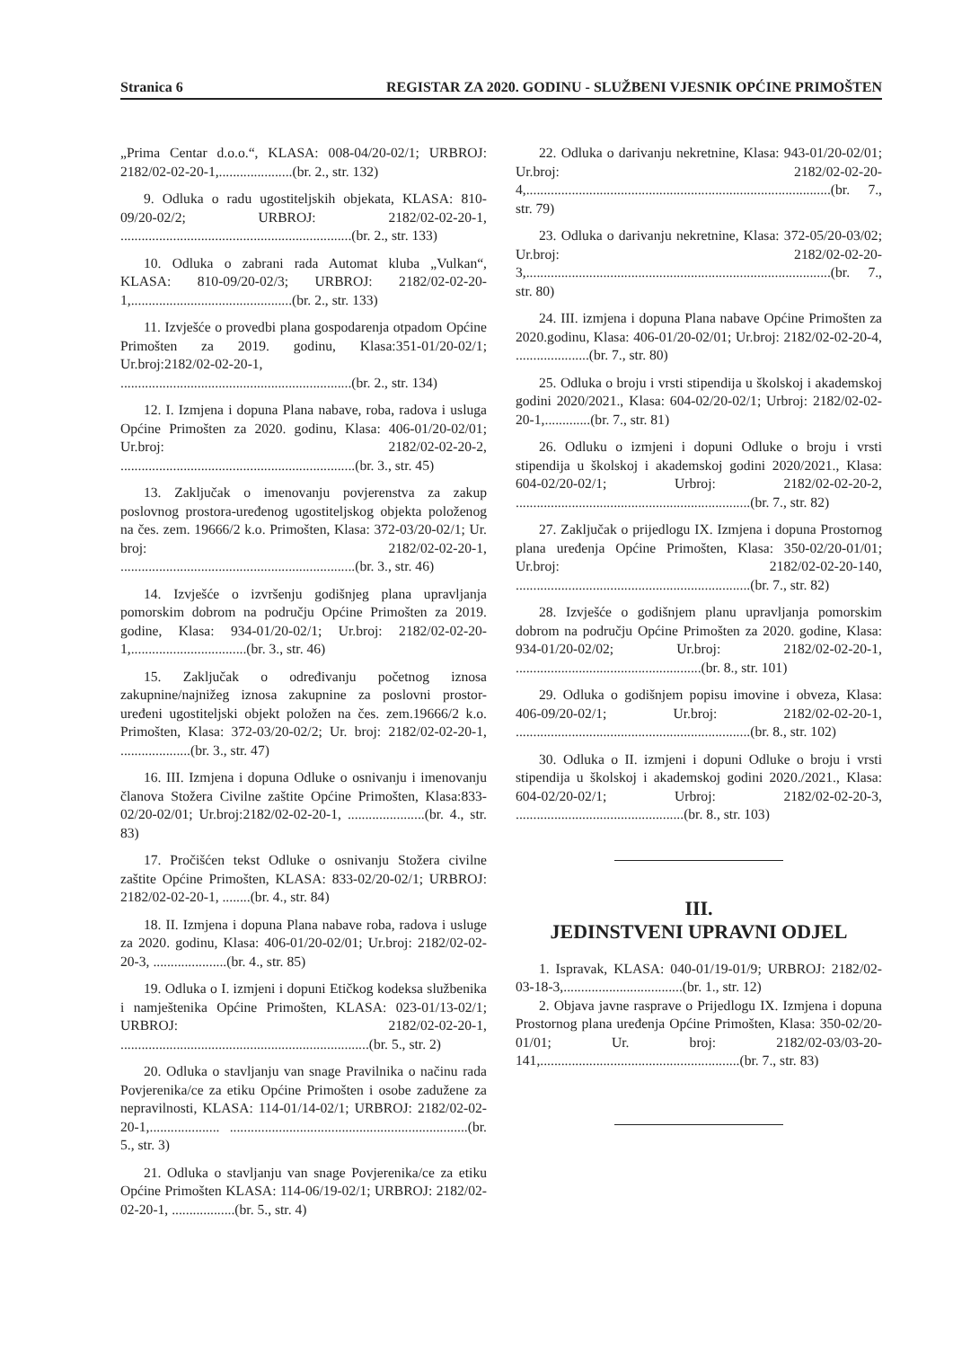Stranica 6 REGISTAR ZA 2020. GODINU - SLUŽBENI VJESNIK OPĆINE PRIMOŠTEN
„Prima Centar d.o.o.“, KLASA: 008-04/20-02/1; URBROJ: 2182/02-02-20-1,.....................(br. 2., str. 132)
9. Odluka o radu ugostiteljskih objekata, KLASA: 810-09/20-02/2; URBROJ: 2182/02-02-20-1, ..................................................................(br. 2., str. 133)
10. Odluka o zabrani rada Automat kluba „Vulkan“, KLASA: 810-09/20-02/3; URBROJ: 2182/02-02-20-1,..............................................(br. 2., str. 133)
11. Izvješće o provedbi plana gospodarenja otpadom Općine Primošten za 2019. godinu, Klasa:351-01/20-02/1; Ur.broj:2182/02-02-20-1, ..................................................................(br. 2., str. 134)
12. I. Izmjena i dopuna Plana nabave, roba, radova i usluga Općine Primošten za 2020. godinu, Klasa: 406-01/20-02/01; Ur.broj: 2182/02-02-20-2, ...................................................................(br. 3., str. 45)
13. Zaključak o imenovanju povjerenstva za zakup poslovnog prostora-uređenog ugostiteljskog objekta položenog na čes. zem. 19666/2 k.o. Primošten, Klasa: 372-03/20-02/1; Ur. broj: 2182/02-02-20-1, ...................................................................(br. 3., str. 46)
14. Izvješće o izvršenju godišnjeg plana upravljanja pomorskim dobrom na području Općine Primošten za 2019. godine, Klasa: 934-01/20-02/1; Ur.broj: 2182/02-02-20-1,.................................(br. 3., str. 46)
15. Zaključak o određivanju početnog iznosa zakupnine/najnižeg iznosa zakupnine za poslovni prostor- uređeni ugostiteljski objekt položen na čes. zem.19666/2 k.o. Primošten, Klasa: 372-03/20-02/2; Ur. broj: 2182/02-02-20-1, ....................(br. 3., str. 47)
16. III. Izmjena i dopuna Odluke o osnivanju i imenovanju članova Stožera Civilne zaštite Općine Primošten, Klasa:833-02/20-02/01; Ur.broj:2182/02-02-20-1, ......................(br. 4., str. 83)
17. Pročišćen tekst Odluke o osnivanju Stožera civilne zaštite Općine Primošten, KLASA: 833-02/20-02/1; URBROJ: 2182/02-02-20-1, ........(br. 4., str. 84)
18. II. Izmjena i dopuna Plana nabave roba, radova i usluge za 2020. godinu, Klasa: 406-01/20-02/01; Ur.broj: 2182/02-02-20-3, .....................(br. 4., str. 85)
19. Odluka o I. izmjeni i dopuni Etičkog kodeksa službenika i namještenika Općine Primošten, KLASA: 023-01/13-02/1; URBROJ: 2182/02-02-20-1, .......................................................................(br. 5., str. 2)
20. Odluka o stavljanju van snage Pravilnika o načinu rada Povjerenika/ce za etiku Općine Primošten i osobe zadužene za nepravilnosti, KLASA: 114-01/14-02/1; URBROJ: 2182/02-02-20-1,.................... ....................................................................(br. 5., str. 3)
21. Odluka o stavljanju van snage Povjerenika/ce za etiku Općine Primošten KLASA: 114-06/19-02/1; URBROJ: 2182/02-02-20-1, ..................(br. 5., str. 4)
22. Odluka o darivanju nekretnine, Klasa: 943-01/20-02/01; Ur.broj: 2182/02-02-20-4,.......................................................................................(br. 7., str. 79)
23. Odluka o darivanju nekretnine, Klasa: 372-05/20-03/02; Ur.broj: 2182/02-02-20-3,.......................................................................................(br. 7., str. 80)
24. III. izmjena i dopuna Plana nabave Općine Primošten za 2020.godinu, Klasa: 406-01/20-02/01; Ur.broj: 2182/02-02-20-4, .....................(br. 7., str. 80)
25. Odluka o broju i vrsti stipendija u školskoj i akademskoj godini 2020/2021., Klasa: 604-02/20-02/1; Urbroj: 2182/02-02-20-1,.............(br. 7., str. 81)
26. Odluku o izmjeni i dopuni Odluke o broju i vrsti stipendija u školskoj i akademskoj godini 2020/2021., Klasa: 604-02/20-02/1; Urbroj: 2182/02-02-20-2, ...................................................................(br. 7., str. 82)
27. Zaključak o prijedlogu IX. Izmjena i dopuna Prostornog plana uređenja Općine Primošten, Klasa: 350-02/20-01/01; Ur.broj: 2182/02-02-20-140, ...................................................................(br. 7., str. 82)
28. Izvješće o godišnjem planu upravljanja pomorskim dobrom na području Općine Primošten za 2020. godine, Klasa: 934-01/20-02/02; Ur.broj: 2182/02-02-20-1, .....................................................(br. 8., str. 101)
29. Odluka o godišnjem popisu imovine i obveza, Klasa: 406-09/20-02/1; Ur.broj: 2182/02-02-20-1, ...................................................................(br. 8., str. 102)
30. Odluka o II. izmjeni i dopuni Odluke o broju i vrsti stipendija u školskoj i akademskoj godini 2020./2021., Klasa: 604-02/20-02/1; Urbroj: 2182/02-02-20-3, ................................................(br. 8., str. 103)
III.
JEDINSTVENI UPRAVNI ODJEL
1. Ispravak, KLASA: 040-01/19-01/9; URBROJ: 2182/02-03-18-3,..................................(br. 1., str. 12)
2. Objava javne rasprave o Prijedlogu IX. Izmjena i dopuna Prostornog plana uređenja Općine Primošten, Klasa: 350-02/20-01/01; Ur. broj: 2182/02-03/03-20-141,.........................................................(br. 7., str. 83)